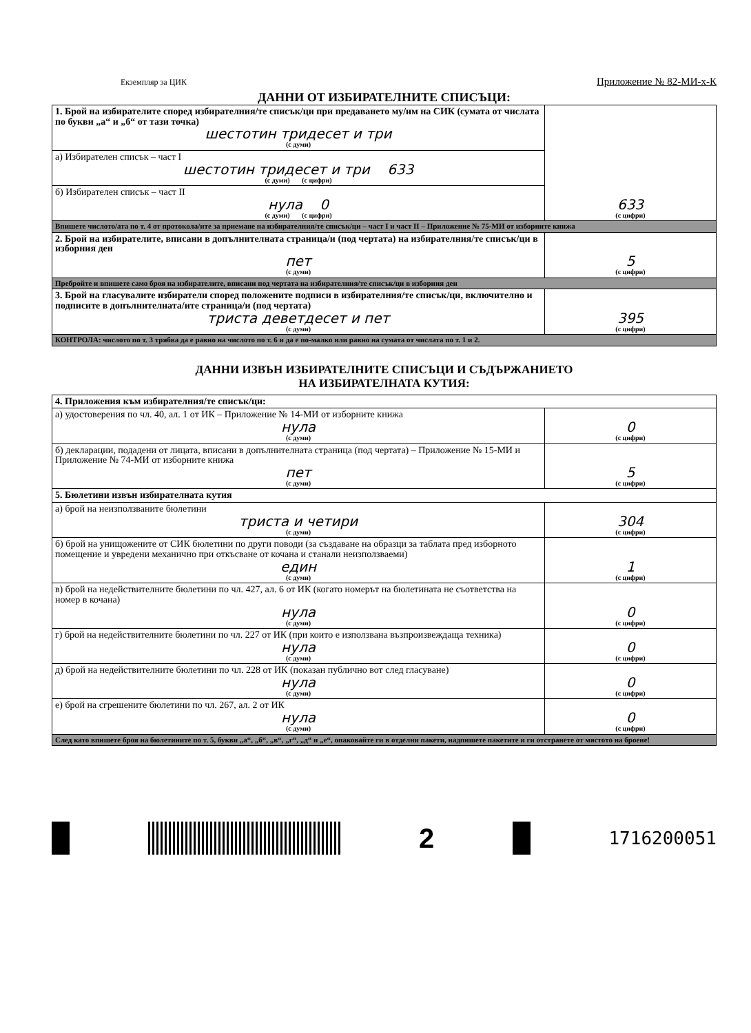Екземпляр за ЦИК Приложение № 82-МИ-х-К
ДАННИ ОТ ИЗБИРАТЕЛНИТЕ СПИСЪЦИ:
| 1. Брой на избирателите според избирателния/те списък/ци при предаването му/им на СИК (сумата от числата по букви „а“ и „б“ от тази точка) шестотин тридесет и три (с думи) | 633 (с цифри) |
| а) Избирателен списък – част I шестотин тридесет и три 633 (с думи) (с цифри) | |
| б) Избирателен списък – част II нула 0 (с думи) (с цифри) | |
| Впишете числото/ата по т. 4 от протокола/ите за приемане на избирателния/те списък/ци – част I и част II – Приложение № 75-МИ от изборните книжа | |
| 2. Брой на избирателите, вписани в допълнителната страница/и (под чертата) на избирателния/те списък/ци в изборния ден пет (с думи) | 5 (с цифри) |
| Пребройте и впишете само броя на избирателите, вписани под чертата на избирателния/те списък/ци в изборния ден | |
| 3. Брой на гласувалите избиратели според положените подписи в избирателния/те списък/ци, включително и подписите в допълнителната/ите страница/и (под чертата) триста деветдесет и пет (с думи) | 395 (с цифри) |
| КОНТРОЛА: числото по т. 3 трябва да е равно на числото по т. 6 и да е по-малко или равно на сумата от числата по т. 1 и 2. | |
ДАННИ ИЗВЪН ИЗБИРАТЕЛНИТЕ СПИСЪЦИ И СЪДЪРЖАНИЕТО
НА ИЗБИРАТЕЛНАТА КУТИЯ:
| 4. Приложения към избирателния/те списък/ци: | |
| а) удостоверения по чл. 40, ал. 1 от ИК – Приложение № 14-МИ от изборните книжа нула (с думи) | 0 (с цифри) |
| б) декларации, подадени от лицата, вписани в допълнителната страница (под чертата) – Приложение № 15-МИ и Приложение № 74-МИ от изборните книжа пет (с думи) | 5 (с цифри) |
| 5. Бюлетини извън избирателната кутия | |
| а) брой на неизползваните бюлетини триста и четири (с думи) | 304 (с цифри) |
| б) брой на унищожените от СИК бюлетини по други поводи (за създаване на образци за таблата пред изборното помещение и увредени механично при откъсване от кочана и станали неизползваеми) един (с думи) | 1 (с цифри) |
| в) брой на недействителните бюлетини по чл. 427, ал. 6 от ИК (когато номерът на бюлетината не съответства на номер в кочана) нула (с думи) | 0 (с цифри) |
| г) брой на недействителните бюлетини по чл. 227 от ИК (при които е използвана възпроизвеждаща техника) нула (с думи) | 0 (с цифри) |
| д) брой на недействителните бюлетини по чл. 228 от ИК (показан публично вот след гласуване) нула (с думи) | 0 (с цифри) |
| е) брой на сгрешените бюлетини по чл. 267, ал. 2 от ИК нула (с думи) | 0 (с цифри) |
| След като впишете броя на бюлетините по т. 5, букви „а“, „б“, „в“, „г“, „д“ и „е“, опаковайте ги в отделни пакети, надпишете пакетите и ги отстранете от мястото на броене! | |
2
1716200051